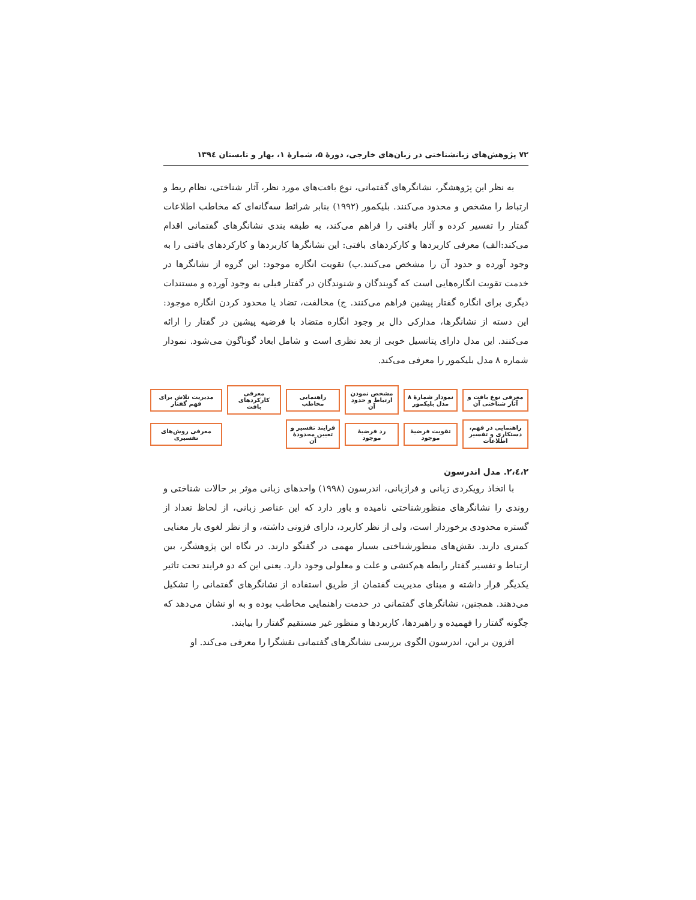۷۲ پژوهش‌های زبانشناختی در زبان‌های خارجی، دورهٔ ۵، شمارهٔ ۱، بهار و تابستان ۱۳۹٤
به نظر این پژوهشگر، نشانگرهای گفتمانی، نوع بافت‌های مورد نظر، آثار شناختی، نظام ربط و ارتباط را مشخص و محدود می‌کنند. بلیکمور (۱۹۹۲) بنابر شرائط سه‌گانه‌ای که مخاطب اطلاعات گفتار را تفسیر کرده و آثار بافتی را فراهم می‌کند، به طبقه بندی نشانگرهای گفتمانی اقدام می‌کند:الف) معرفی کاربردها و کارکردهای بافتی: این نشانگرها کاربردها و کارکردهای بافتی را به وجود آورده و حدود آن را مشخص می‌کنند.ب) تقویت انگاره موجود: این گروه از نشانگرها در خدمت تقویت انگاره‌هایی است که گویندگان و شنوندگان در گفتار قبلی به وجود آورده و مستندات دیگری برای انگاره گفتار پیشین فراهم می‌کنند. ج) مخالفت، تضاد یا محدود کردن انگاره موجود: این دسته از نشانگرها، مدارکی دال بر وجود انگاره متضاد با فرضیه پیشین در گفتار را ارائه می‌کنند. این مدل دارای پتانسیل خوبی از بعد نظری است و شامل ابعاد گوناگون می‌شود. نمودار شماره ۸ مدل بلیکمور را معرفی می‌کند.
معرفی نوع بافت و آثار شناختی آن
نمودار شمارهٔ ۸ مدل بلیکمور
مشخص نمودن ارتباط و حدود آن
راهنمایی مخاطب
معرفی کارکردهای بافت
مدیریت تلاش برای فهم گفتار
راهنمایی در فهم، دستکاری و تفسیر اطلاعات
تقویت فرضیهٔ موجود
رد فرضیهٔ موجود
فرایند تفسیر و تعیین محدودهٔ آن
معرفی روش‌های تفسیری
۲،٤،۲. مدل اندرسون
با اتخاذ رویکردی زبانی و فرازبانی، اندرسون (۱۹۹۸) واحدهای زبانی موثر بر حالات شناختی و روندی را نشانگرهای منظورشناختی نامیده و باور دارد که این عناصر زبانی، از لحاظ تعداد از گستره محدودی برخوردار است، ولی از نظر کاربرد، دارای فزونی داشته، و از نظر لغوی بار معنایی کمتری دارند. نقش‌های منظورشناختی بسیار مهمی در گفتگو دارند. در نگاه این پژوهشگر، بین ارتباط و تفسیر گفتار رابطه هم‌کنشی و علت و معلولی وجود دارد. یعنی این که دو فرایند تحت تاثیر یکدیگر قرار داشته و مبنای مدیریت گفتمان از طریق استفاده از نشانگرهای گفتمانی را تشکیل می‌دهند. همچنین، نشانگرهای گفتمانی در خدمت راهنمایی مخاطب بوده و به او نشان می‌دهد که چگونه گفتار را فهمیده و راهبردها، کاربردها و منظور غیر مستقیم گفتار را بیابند.
افزون بر این، اندرسون الگوی بررسی نشانگرهای گفتمانی نقشگرا را معرفی می‌کند. او